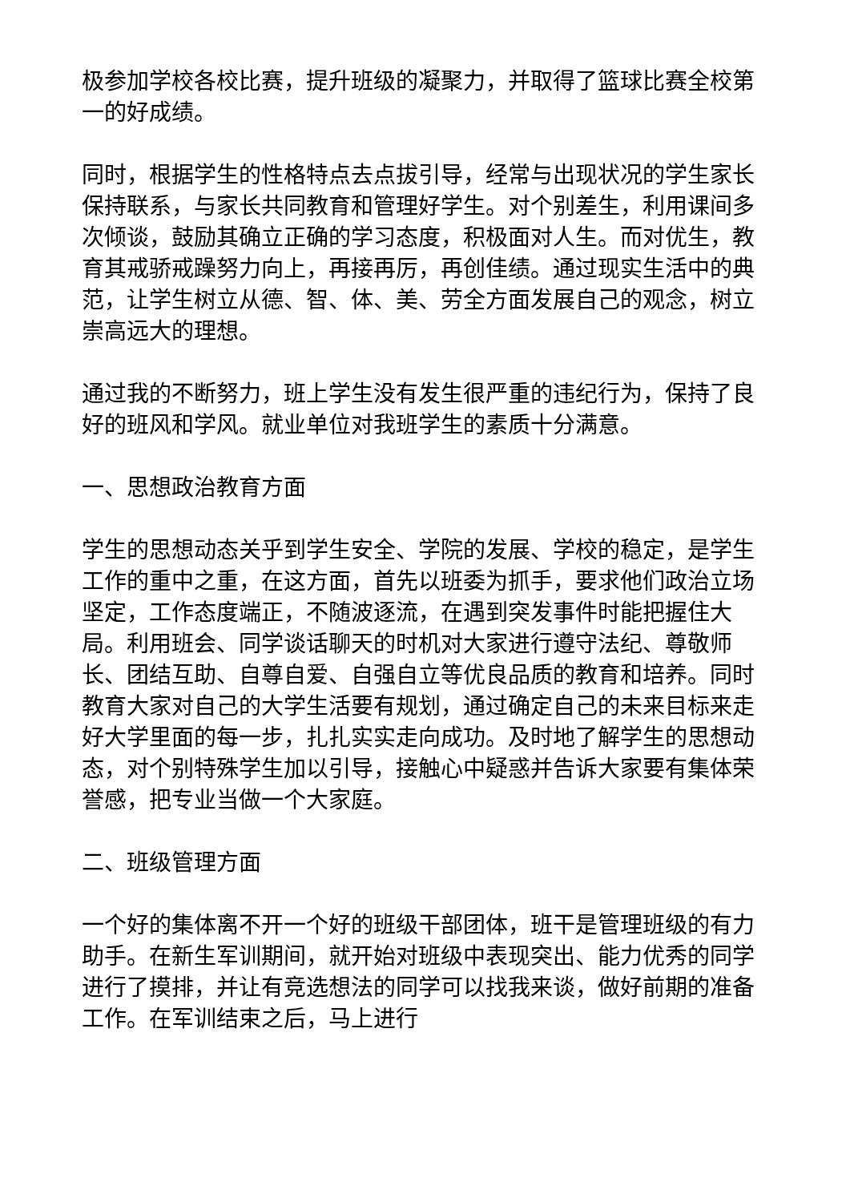极参加学校各校比赛，提升班级的凝聚力，并取得了篮球比赛全校第一的好成绩。
同时，根据学生的性格特点去点拔引导，经常与出现状况的学生家长保持联系，与家长共同教育和管理好学生。对个别差生，利用课间多次倾谈，鼓励其确立正确的学习态度，积极面对人生。而对优生，教育其戒骄戒躁努力向上，再接再厉，再创佳绩。通过现实生活中的典范，让学生树立从德、智、体、美、劳全方面发展自己的观念，树立崇高远大的理想。
通过我的不断努力，班上学生没有发生很严重的违纪行为，保持了良好的班风和学风。就业单位对我班学生的素质十分满意。
一、思想政治教育方面
学生的思想动态关乎到学生安全、学院的发展、学校的稳定，是学生工作的重中之重，在这方面，首先以班委为抓手，要求他们政治立场坚定，工作态度端正，不随波逐流，在遇到突发事件时能把握住大局。利用班会、同学谈话聊天的时机对大家进行遵守法纪、尊敬师长、团结互助、自尊自爱、自强自立等优良品质的教育和培养。同时教育大家对自己的大学生活要有规划，通过确定自己的未来目标来走好大学里面的每一步，扎扎实实走向成功。及时地了解学生的思想动态，对个别特殊学生加以引导，接触心中疑惑并告诉大家要有集体荣誉感，把专业当做一个大家庭。
二、班级管理方面
一个好的集体离不开一个好的班级干部团体，班干是管理班级的有力助手。在新生军训期间，就开始对班级中表现突出、能力优秀的同学进行了摸排，并让有竞选想法的同学可以找我来谈，做好前期的准备工作。在军训结束之后，马上进行